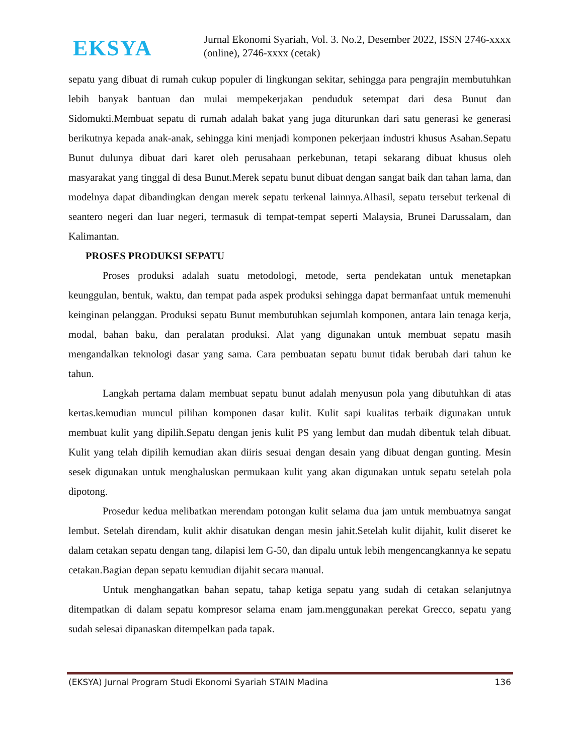EKSYA
Jurnal Ekonomi Syariah, Vol. 3. No.2, Desember 2022, ISSN 2746-xxxx (online), 2746-xxxx (cetak)
sepatu yang dibuat di rumah cukup populer di lingkungan sekitar, sehingga para pengrajin membutuhkan lebih banyak bantuan dan mulai mempekerjakan penduduk setempat dari desa Bunut dan Sidomukti.Membuat sepatu di rumah adalah bakat yang juga diturunkan dari satu generasi ke generasi berikutnya kepada anak-anak, sehingga kini menjadi komponen pekerjaan industri khusus Asahan.Sepatu Bunut dulunya dibuat dari karet oleh perusahaan perkebunan, tetapi sekarang dibuat khusus oleh masyarakat yang tinggal di desa Bunut.Merek sepatu bunut dibuat dengan sangat baik dan tahan lama, dan modelnya dapat dibandingkan dengan merek sepatu terkenal lainnya.Alhasil, sepatu tersebut terkenal di seantero negeri dan luar negeri, termasuk di tempat-tempat seperti Malaysia, Brunei Darussalam, dan Kalimantan.
PROSES PRODUKSI SEPATU
Proses produksi adalah suatu metodologi, metode, serta pendekatan untuk menetapkan keunggulan, bentuk, waktu, dan tempat pada aspek produksi sehingga dapat bermanfaat untuk memenuhi keinginan pelanggan. Produksi sepatu Bunut membutuhkan sejumlah komponen, antara lain tenaga kerja, modal, bahan baku, dan peralatan produksi. Alat yang digunakan untuk membuat sepatu masih mengandalkan teknologi dasar yang sama. Cara pembuatan sepatu bunut tidak berubah dari tahun ke tahun.
Langkah pertama dalam membuat sepatu bunut adalah menyusun pola yang dibutuhkan di atas kertas.kemudian muncul pilihan komponen dasar kulit. Kulit sapi kualitas terbaik digunakan untuk membuat kulit yang dipilih.Sepatu dengan jenis kulit PS yang lembut dan mudah dibentuk telah dibuat. Kulit yang telah dipilih kemudian akan diiris sesuai dengan desain yang dibuat dengan gunting. Mesin sesek digunakan untuk menghaluskan permukaan kulit yang akan digunakan untuk sepatu setelah pola dipotong.
Prosedur kedua melibatkan merendam potongan kulit selama dua jam untuk membuatnya sangat lembut. Setelah direndam, kulit akhir disatukan dengan mesin jahit.Setelah kulit dijahit, kulit diseret ke dalam cetakan sepatu dengan tang, dilapisi lem G-50, dan dipalu untuk lebih mengencangkannya ke sepatu cetakan.Bagian depan sepatu kemudian dijahit secara manual.
Untuk menghangatkan bahan sepatu, tahap ketiga sepatu yang sudah di cetakan selanjutnya ditempatkan di dalam sepatu kompresor selama enam jam.menggunakan perekat Grecco, sepatu yang sudah selesai dipanaskan ditempelkan pada tapak.
(EKSYA) Jurnal Program Studi Ekonomi Syariah STAIN Madina 136